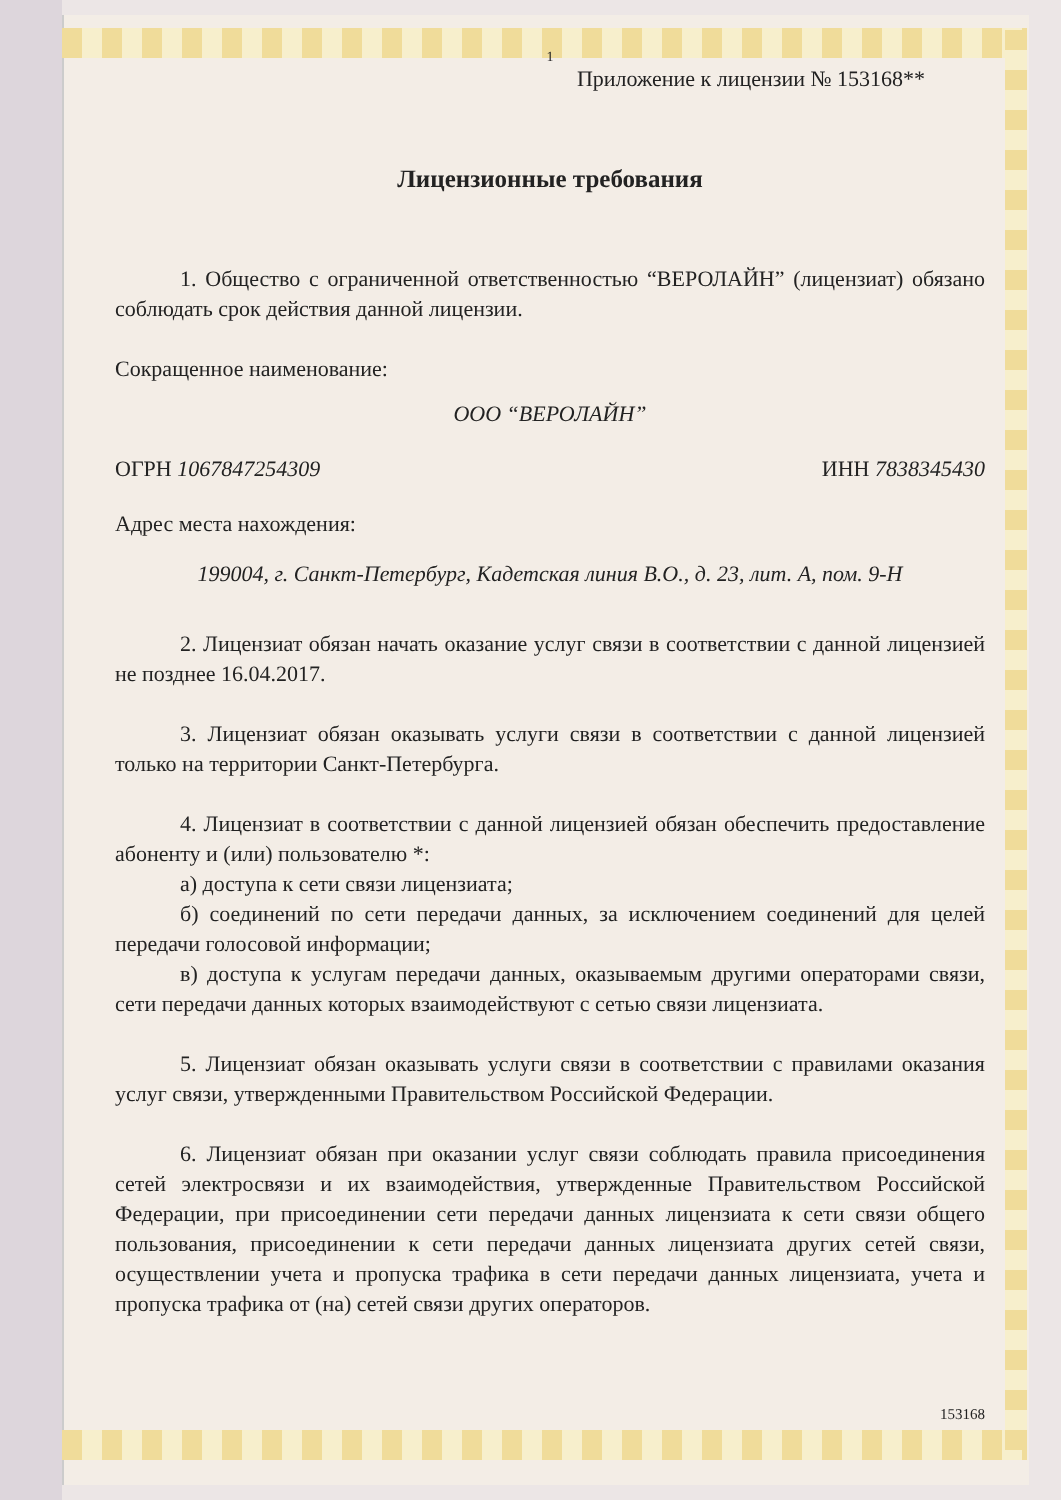1
Приложение к лицензии № 153168**
Лицензионные требования
1. Общество с ограниченной ответственностью “ВЕРОЛАЙН” (лицензиат) обязано соблюдать срок действия данной лицензии.
Сокращенное наименование:
ООО “ВЕРОЛАЙН”
ОГРН 1067847254309 ИНН 7838345430
Адрес места нахождения:
199004, г. Санкт-Петербург, Кадетская линия В.О., д. 23, лит. А, пом. 9-Н
2. Лицензиат обязан начать оказание услуг связи в соответствии с данной лицензией не позднее 16.04.2017.
3. Лицензиат обязан оказывать услуги связи в соответствии с данной лицензией только на территории Санкт-Петербурга.
4. Лицензиат в соответствии с данной лицензией обязан обеспечить предоставление абоненту и (или) пользователю *:
а) доступа к сети связи лицензиата;
б) соединений по сети передачи данных, за исключением соединений для целей передачи голосовой информации;
в) доступа к услугам передачи данных, оказываемым другими операторами связи, сети передачи данных которых взаимодействуют с сетью связи лицензиата.
5. Лицензиат обязан оказывать услуги связи в соответствии с правилами оказания услуг связи, утвержденными Правительством Российской Федерации.
6. Лицензиат обязан при оказании услуг связи соблюдать правила присоединения сетей электросвязи и их взаимодействия, утвержденные Правительством Российской Федерации, при присоединении сети передачи данных лицензиата к сети связи общего пользования, присоединении к сети передачи данных лицензиата других сетей связи, осуществлении учета и пропуска трафика в сети передачи данных лицензиата, учета и пропуска трафика от (на) сетей связи других операторов.
153168